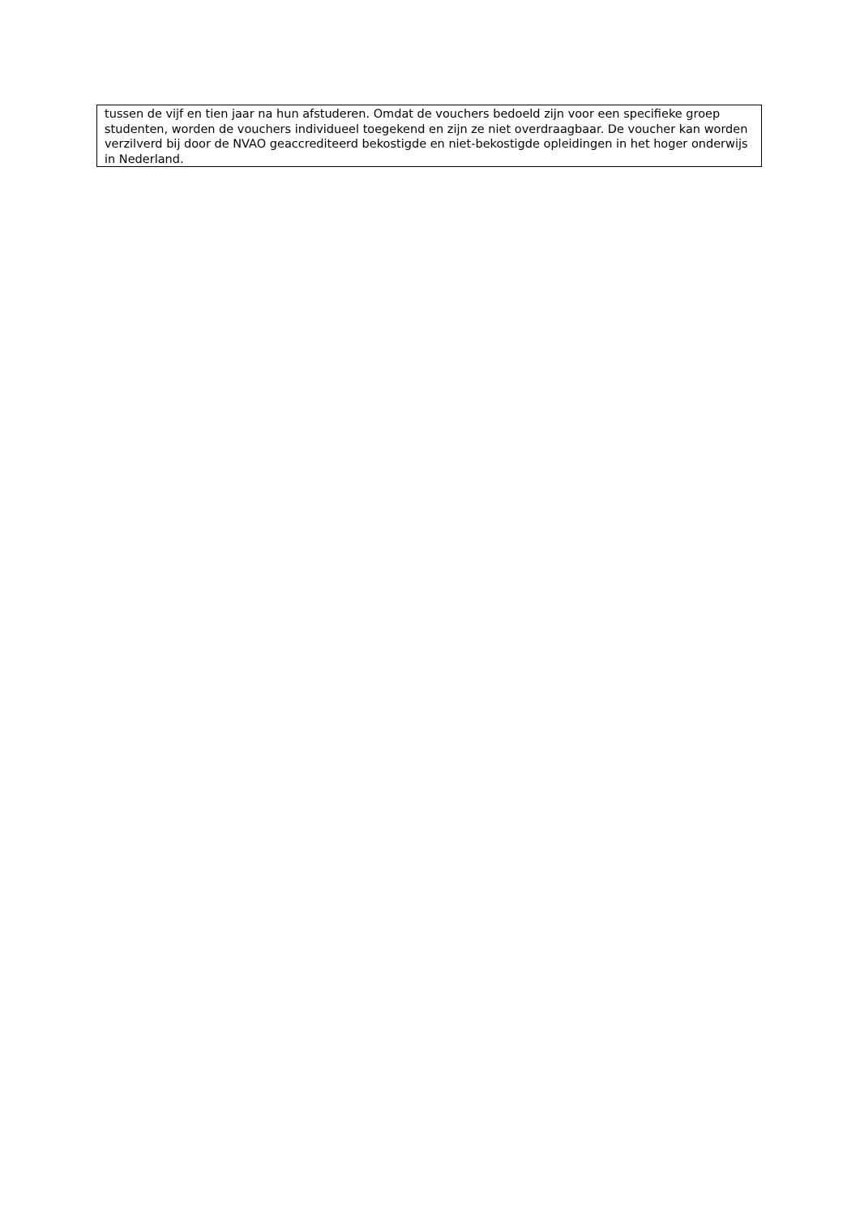tussen de vijf en tien jaar na hun afstuderen. Omdat de vouchers bedoeld zijn voor een specifieke groep studenten, worden de vouchers individueel toegekend en zijn ze niet overdraagbaar. De voucher kan worden verzilverd bij door de NVAO geaccrediteerd bekostigde en niet-bekostigde opleidingen in het hoger onderwijs in Nederland.